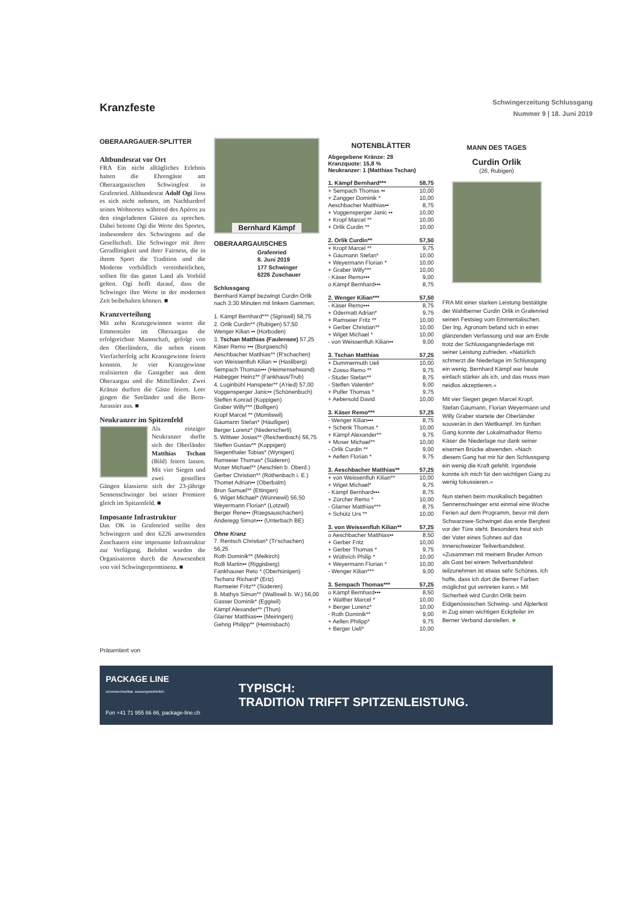Kranzfeste
Schwingerzeitung Schlussgang
Nummer 9 | 18. Juni 2019
OBERAARGAUER-SPLITTER
Altbundesrat vor Ort
FRA Ein nicht alltägliches Erlebnis hatten die Ehrengäste am Oberaargauischen Schwingfest in Grafenried. Altbundesrat Adolf Ogi liess es sich nicht nehmen, im Nachbardorf seines Wohnortes während des Apéros zu den eingeladenen Gästen zu sprechen. Dabei betonte Ogi die Werte des Sportes, insbesondere des Schwingens auf die Gesellschaft. Die Schwinger mit ihrer Geradlinigkeit und ihrer Fairness, die in ihrem Sport die Tradition und die Moderne vorbildlich vereinheitlichen, sollten für das ganze Land als Vorbild gelten. Ogi hofft darauf, dass die Schwinger ihre Werte in der modernen Zeit beibehalten können. ■
Kranzverteilung
Mit zehn Kranzgewinnen waren die Emmentaler im Oberaargau die erfolgreichste Mannschaft, gefolgt von den Oberländern, die neben einem Vierfacherfolg acht Kranzgewinne feiern konnten. Je vier Kranzgewinne realisierten die Gastgeber aus dem Oberaargau und die Mittelländer. Zwei Kränze durften die Gäste feiern. Leer gingen die Seeländer und die Bern-Jurassier aus. ■
Neukranzer im Spitzenfeld
Als einziger Neukranzer durfte sich der Oberländer Matthias Tschan (Bild) feiern lassen. Mit vier Siegen und zwei gestellten Gängen klassierte sich der 23-jährige Sennenschwinger bei seiner Premiere gleich im Spitzenfeld. ■
Imposante Infrastruktur
Das OK in Grafenried stellte den Schwingern und den 6226 anwesenden Zuschauern eine imposante Infrastruktur zur Verfügung. Belohnt wurden die Organisatoren durch die Anwesenheit von viel Schwingerprominenz. ■
Bernhard Kämpf
OBERAARGAUISCHES
Grafenried
8. Juni 2019
177 Schwinger
6226 Zuschauer
Schlussgang
Bernhard Kämpf bezwingt Curdin Orlik nach 3:30 Minuten mit linkem Gammen.
1. Kämpf Bernhard*** (Sigriswil) 58,75
2. Orlik Curdin** (Rubigen) 57,50
Wenger Kilian •• (Horboden)
3. Tschan Matthias (Faulensee) 57,25
Käser Remo ••• (Burgaeschi)
Aeschbacher Matthias** (R'schachen)
von Weissenfluh Kilian •• (Hasliberg)
Sempach Thomas••• (Heimensehwand)
Habegger Heinz** (Fankhaus/Trub)
4. Luginbühl Hanspeter** (A'ried) 57,00
Voggensperger Janic•• (Schönenbuch)
Steffen Konrad (Koppigen)
Graber Willy*** (Bolligen)
Kropf Marcel ** (Mümliswil)
Gäumann Stefan* (Häutligen)
Berger Lorenz* (Niederscherli)
5. Wittwer Josias** (Reichenbach) 56,75
Steffen Gustav** (Koppigen)
Siegenthaler Tobias* (Wynigen)
Ramseier Thomas* (Süderen)
Moser Michael** (Aeschlen b. Oberd.)
Gerber Christian** (Röthenbach i. E.)
Thomet Adrian•• (Oberbalm)
Brun Samuel** (Ettingen)
6. Wiget Michael* (Wünnewil) 56,50
Weyermann Florian* (Lotzwil)
Berger Rene•• (Rüegsauschachen)
Anderegg Simon••• (Unterbach BE)
Ohne Kranz
7. Rentsch Christian* (Tr'schachen) 56,25
Roth Dominik** (Meikirch)
Rolli Martin•• (Riggisberg)
Fankhauser Reto * (Oberhünigen)
Tschanz Richard* (Eriz)
Ramseier Fritz** (Süderen)
8. Mathys Simon** (Walliswil b. W.) 56,00
Gasser Dominik* (Eggiwil)
Kämpf Alexander** (Thun)
Glarner Matthias••• (Meiringen)
Gehrig Philipp** (Heimisbach)
NOTENBLÄTTER
Abgegebene Kränze: 28
Kranzquote: 15,8 %
Neukranzer: 1 (Matthias Tschan)
| 1. Kämpf Bernhard*** | 58,75 |
| + Sempach Thomas •• | 10,00 |
| + Zangger Dominik * | 10,00 |
| Aeschbacher Matthias•• | 8,75 |
| + Voggensperger Janic •• | 10,00 |
| + Kropf Marcel ** | 10,00 |
| + Orlik Curdin ** | 10,00 |
| 2. Orlik Curdin** | 57,50 |
| + Kropf Marcel ** | 9,75 |
| + Gäumann Stefan* | 10,00 |
| + Weyermann Florian * | 10,00 |
| + Graber Willy*** | 10,00 |
| - Käser Remo••• | 9,00 |
| o Kämpf Bernhard••• | 8,75 |
| 2. Wenger Kilian*** | 57,50 |
| - Käser Remo••• | 8,75 |
| + Odermatt Adrian* | 9,75 |
| + Ramseier Fritz ** | 10,00 |
| + Gerber Christian** | 10,00 |
| + Wiget Michael * | 10,00 |
| - von Weissenfluh Kilian•• | 9,00 |
| 3. Tschan Matthias | 57,25 |
| + Dummermuth Ueli | 10,00 |
| + Zosso Remo ** | 9,75 |
| - Studer Stefan** | 8,75 |
| - Steffen Valentin* | 9,00 |
| + Pulfer Thomas * | 9,75 |
| + Aebersold David | 10,00 |
| 3. Käser Remo*** | 57,25 |
| - Wenger Kilian••• | 8,75 |
| + Schenk Thomas * | 10,00 |
| + Kämpf Alexander** | 9,75 |
| + Moser Michael** | 10,00 |
| - Orlik Curdin ** | 9,00 |
| + Aellen Florian * | 9,75 |
| 3. Aeschbacher Matthias** | 57,25 |
| + von Weissenfluh Kilian** | 10,00 |
| + Wiget Michael* | 9,75 |
| - Kämpf Bernhard••• | 8,75 |
| + Zürcher Remo * | 10,00 |
| - Glarner Matthias*** | 8,75 |
| + Schütz Urs ** | 10,00 |
| 3. von Weissenfluh Kilian** | 57,25 |
| o Aeschbacher Matthias•• | 8,50 |
| + Gerber Fritz | 10,00 |
| + Gerber Thomas * | 9,75 |
| + Wüthrich Philip * | 10,00 |
| + Weyermann Florian * | 10,00 |
| - Wenger Kilian*** | 9,00 |
| 3. Sempach Thomas*** | 57,25 |
| o Kämpf Bernhard••• | 8,50 |
| + Walther Marcel * | 10,00 |
| + Berger Lorenz* | 10,00 |
| - Roth Dominik** | 9,00 |
| + Aellen Philipp* | 9,75 |
| + Berger Ueli* | 10,00 |
MANN DES TAGES
Curdin Orlik
(26, Rubigen)
FRA Mit einer starken Leistung bestätigte der Wahlberner Curdin Orlik in Grafenried seinen Festsieg vom Emmentalischen. Der Ing. Agronom befand sich in einer glänzenden Verfassung und war am Ende trotz der Schlussgangniederlage mit seiner Leistung zufrieden. «Natürlich schmerzt die Niederlage im Schlussgang ein wenig. Bernhard Kämpf war heute einfach stärker als ich, und das muss man neidlos akzeptieren.»
Mit vier Siegen gegen Marcel Kropf, Stefan Gäumann, Florian Weyermann und Willy Graber startete der Oberländer souverän in den Wettkampf. Im fünften Gang konnte der Lokalmathador Remo Käser die Niederlage nur dank seiner eisernen Brücke abwenden. «Nach diesem Gang hat mir für den Schlussgang ein wenig die Kraft gefehlt. Irgendwie konnte ich mich für den wichtigen Gang zu wenig fokussieren.»
Nun stehen beim musikalisch begabten Sennenschwinger erst einmal eine Woche Ferien auf dem Programm, bevor mit dem Schwarzsee-Schwinget das erste Bergfest vor der Türe steht. Besonders freut sich der Vater eines Sohnes auf das Innerschweizer Teilverbandsfest. «Zusammen mit meinem Bruder Armon als Gast bei einem Teilverbandsfest teilzunehmen ist etwas sehr Schönes. Ich hoffe, dass ich dort die Berner Farben möglichst gut vertreten kann.» Mit Sicherheit wird Curdin Orlik beim Eidgenössischen Schwing- und Älplerfest in Zug einen wichtigen Eckpfeiler im Berner Verband darstellen. ■
Präsentiert von
PACKAGE LINE
unverwechselbar. aussergewöhnlich.
Fon +41 71 955 66 66, package-line.ch
TYPISCH:
TRADITION TRIFFT SPITZENLEISTUNG.